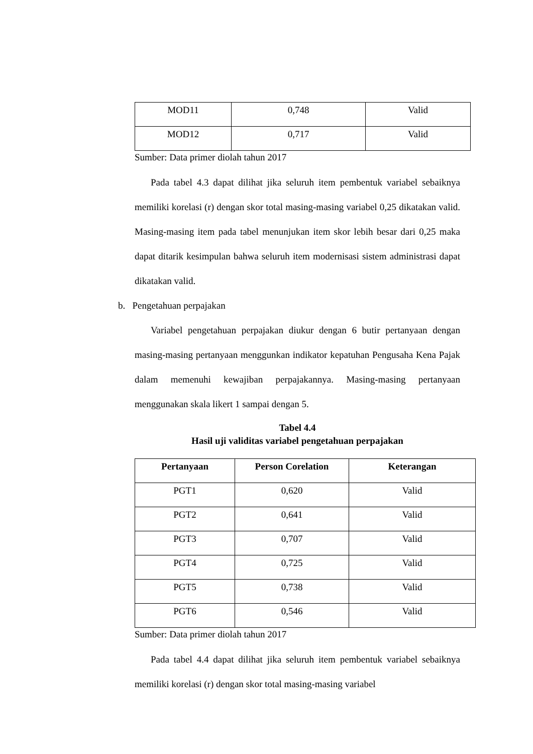| MOD11 | 0,748 | Valid |
| MOD12 | 0,717 | Valid |
Sumber: Data primer diolah tahun 2017
Pada tabel 4.3 dapat dilihat jika seluruh item pembentuk variabel sebaiknya memiliki korelasi (r) dengan skor total masing-masing variabel 0,25 dikatakan valid. Masing-masing item pada tabel menunjukan item skor lebih besar dari 0,25 maka dapat ditarik kesimpulan bahwa seluruh item modernisasi sistem administrasi dapat dikatakan valid.
b. Pengetahuan perpajakan
Variabel pengetahuan perpajakan diukur dengan 6 butir pertanyaan dengan masing-masing pertanyaan menggunkan indikator kepatuhan Pengusaha Kena Pajak dalam memenuhi kewajiban perpajakannya. Masing-masing pertanyaan menggunakan skala likert 1 sampai dengan 5.
Tabel 4.4
Hasil uji validitas variabel pengetahuan perpajakan
| Pertanyaan | Person Corelation | Keterangan |
| --- | --- | --- |
| PGT1 | 0,620 | Valid |
| PGT2 | 0,641 | Valid |
| PGT3 | 0,707 | Valid |
| PGT4 | 0,725 | Valid |
| PGT5 | 0,738 | Valid |
| PGT6 | 0,546 | Valid |
Sumber: Data primer diolah tahun 2017
Pada tabel 4.4 dapat dilihat jika seluruh item pembentuk variabel sebaiknya memiliki korelasi (r) dengan skor total masing-masing variabel